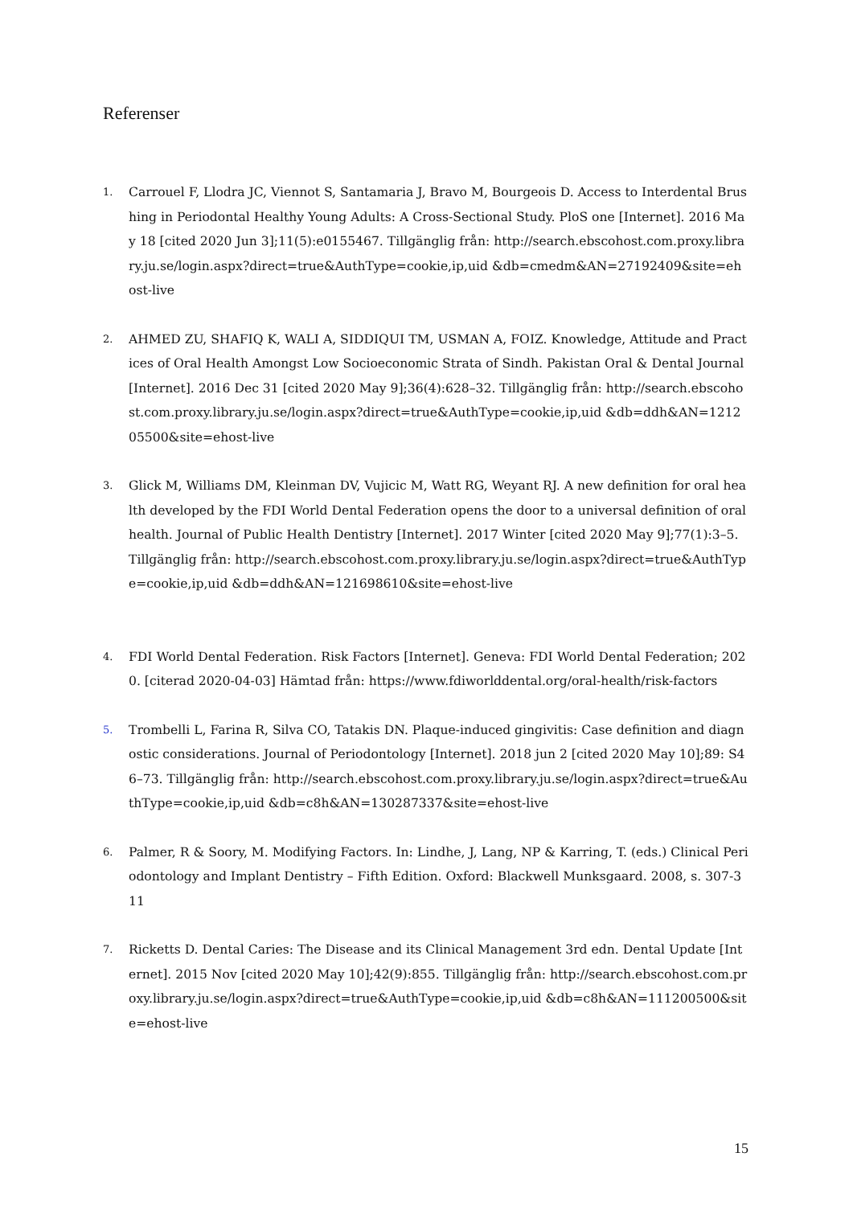Referenser
1. Carrouel F, Llodra JC, Viennot S, Santamaria J, Bravo M, Bourgeois D. Access to Interdental Brushing in Periodontal Healthy Young Adults: A Cross-Sectional Study. PloS one [Internet]. 2016 May 18 [cited 2020 Jun 3];11(5):e0155467. Tillgänglig från: http://search.ebscohost.com.proxy.library.ju.se/login.aspx?direct=true&AuthType=cookie,ip,uid &db=cmedm&AN=27192409&site=ehost-live
2. AHMED ZU, SHAFIQ K, WALI A, SIDDIQUI TM, USMAN A, FOIZ. Knowledge, Attitude and Practices of Oral Health Amongst Low Socioeconomic Strata of Sindh. Pakistan Oral & Dental Journal [Internet]. 2016 Dec 31 [cited 2020 May 9];36(4):628–32. Tillgänglig från: http://search.ebscohost.com.proxy.library.ju.se/login.aspx?direct=true&AuthType=cookie,ip,uid &db=ddh&AN=121205500&site=ehost-live
3. Glick M, Williams DM, Kleinman DV, Vujicic M, Watt RG, Weyant RJ. A new definition for oral health developed by the FDI World Dental Federation opens the door to a universal definition of oral health. Journal of Public Health Dentistry [Internet]. 2017 Winter [cited 2020 May 9];77(1):3–5. Tillgänglig från: http://search.ebscohost.com.proxy.library.ju.se/login.aspx?direct=true&AuthType=cookie,ip,uid &db=ddh&AN=121698610&site=ehost-live
4. FDI World Dental Federation. Risk Factors [Internet]. Geneva: FDI World Dental Federation; 2020. [citerad 2020-04-03] Hämtad från: https://www.fdiworlddental.org/oral-health/risk-factors
5. Trombelli L, Farina R, Silva CO, Tatakis DN. Plaque-induced gingivitis: Case definition and diagnostic considerations. Journal of Periodontology [Internet]. 2018 jun 2 [cited 2020 May 10];89: S46–73. Tillgänglig från: http://search.ebscohost.com.proxy.library.ju.se/login.aspx?direct=true&AuthType=cookie,ip,uid &db=c8h&AN=130287337&site=ehost-live
6. Palmer, R & Soory, M. Modifying Factors. In: Lindhe, J, Lang, NP & Karring, T. (eds.) Clinical Periodontology and Implant Dentistry – Fifth Edition. Oxford: Blackwell Munksgaard. 2008, s. 307-311
7. Ricketts D. Dental Caries: The Disease and its Clinical Management 3rd edn. Dental Update [Internet]. 2015 Nov [cited 2020 May 10];42(9):855. Tillgänglig från: http://search.ebscohost.com.proxy.library.ju.se/login.aspx?direct=true&AuthType=cookie,ip,uid &db=c8h&AN=111200500&site=ehost-live
15